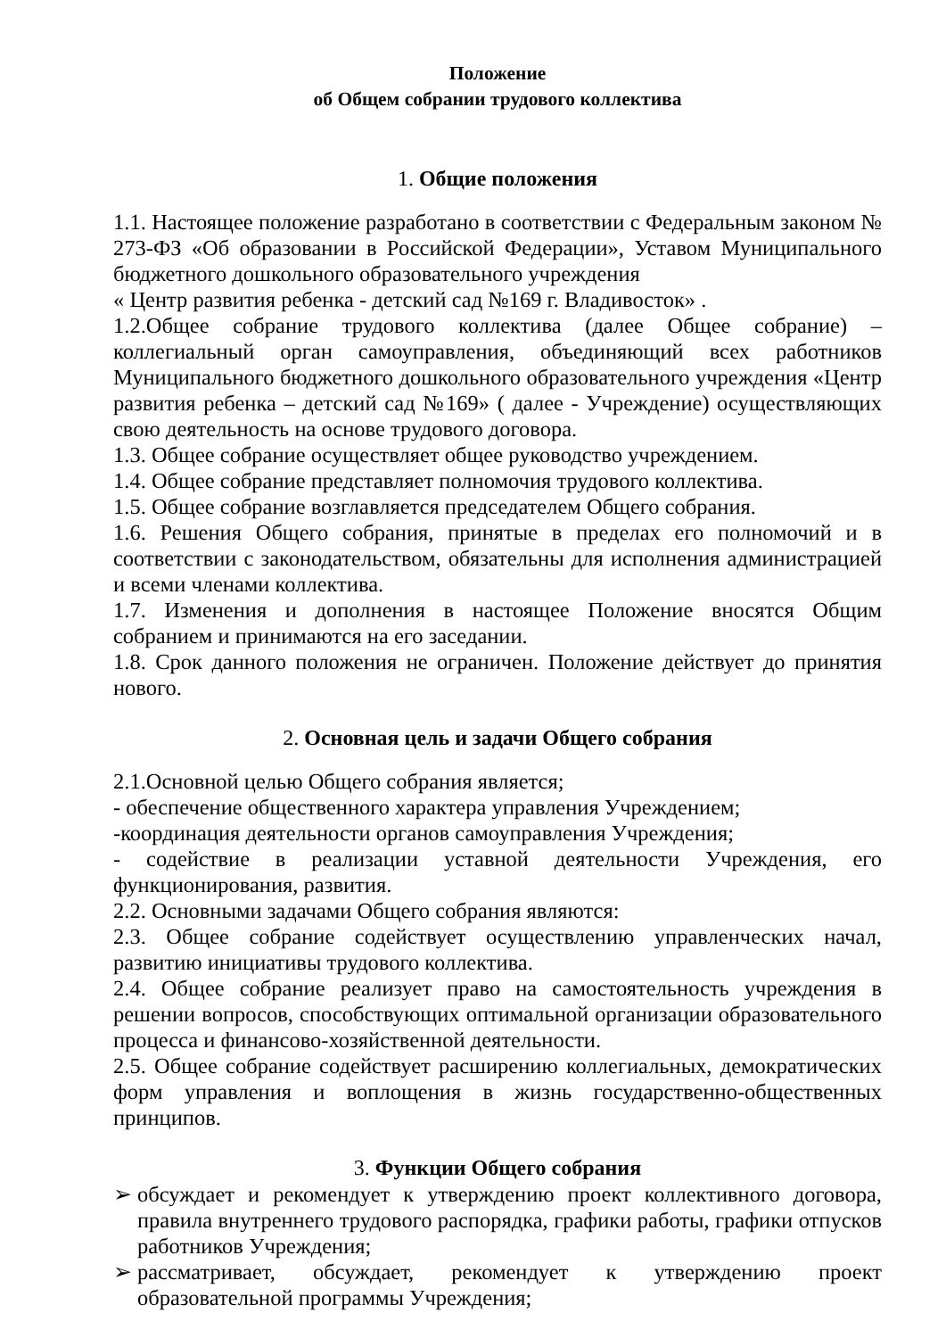Положение
об Общем собрании трудового коллектива
1. Общие положения
1.1. Настоящее положение разработано в соответствии с Федеральным законом № 273-ФЗ «Об образовании в Российской Федерации», Уставом Муниципального бюджетного дошкольного образовательного учреждения
« Центр развития ребенка - детский сад №169 г. Владивосток» .
1.2.Общее собрание трудового коллектива (далее Общее собрание) – коллегиальный орган самоуправления, объединяющий всех работников Муниципального бюджетного дошкольного образовательного учреждения «Центр развития ребенка – детский сад №169» ( далее - Учреждение) осуществляющих свою деятельность на основе трудового договора.
1.3. Общее собрание осуществляет общее руководство учреждением.
1.4. Общее собрание представляет полномочия трудового коллектива.
1.5. Общее собрание возглавляется председателем Общего собрания.
1.6. Решения Общего собрания, принятые в пределах его полномочий и в соответствии с законодательством, обязательны для исполнения администрацией и всеми членами коллектива.
1.7. Изменения и дополнения в настоящее Положение вносятся Общим собранием и принимаются на его заседании.
1.8. Срок данного положения не ограничен. Положение действует до принятия нового.
2. Основная цель и задачи Общего собрания
2.1.Основной целью Общего собрания является;
- обеспечение общественного характера управления Учреждением;
-координация деятельности органов самоуправления Учреждения;
- содействие в реализации уставной деятельности Учреждения, его функционирования, развития.
2.2. Основными задачами Общего собрания являются:
2.3. Общее собрание содействует осуществлению управленческих начал, развитию инициативы трудового коллектива.
2.4. Общее собрание реализует право на самостоятельность учреждения в решении вопросов, способствующих оптимальной организации образовательного процесса и финансово-хозяйственной деятельности.
2.5. Общее собрание содействует расширению коллегиальных, демократических форм управления и воплощения в жизнь государственно-общественных принципов.
3. Функции Общего собрания
➢ обсуждает и рекомендует к утверждению проект коллективного договора, правила внутреннего трудового распорядка, графики работы, графики отпусков работников Учреждения;
➢ рассматривает, обсуждает, рекомендует к утверждению проект образовательной программы Учреждения;